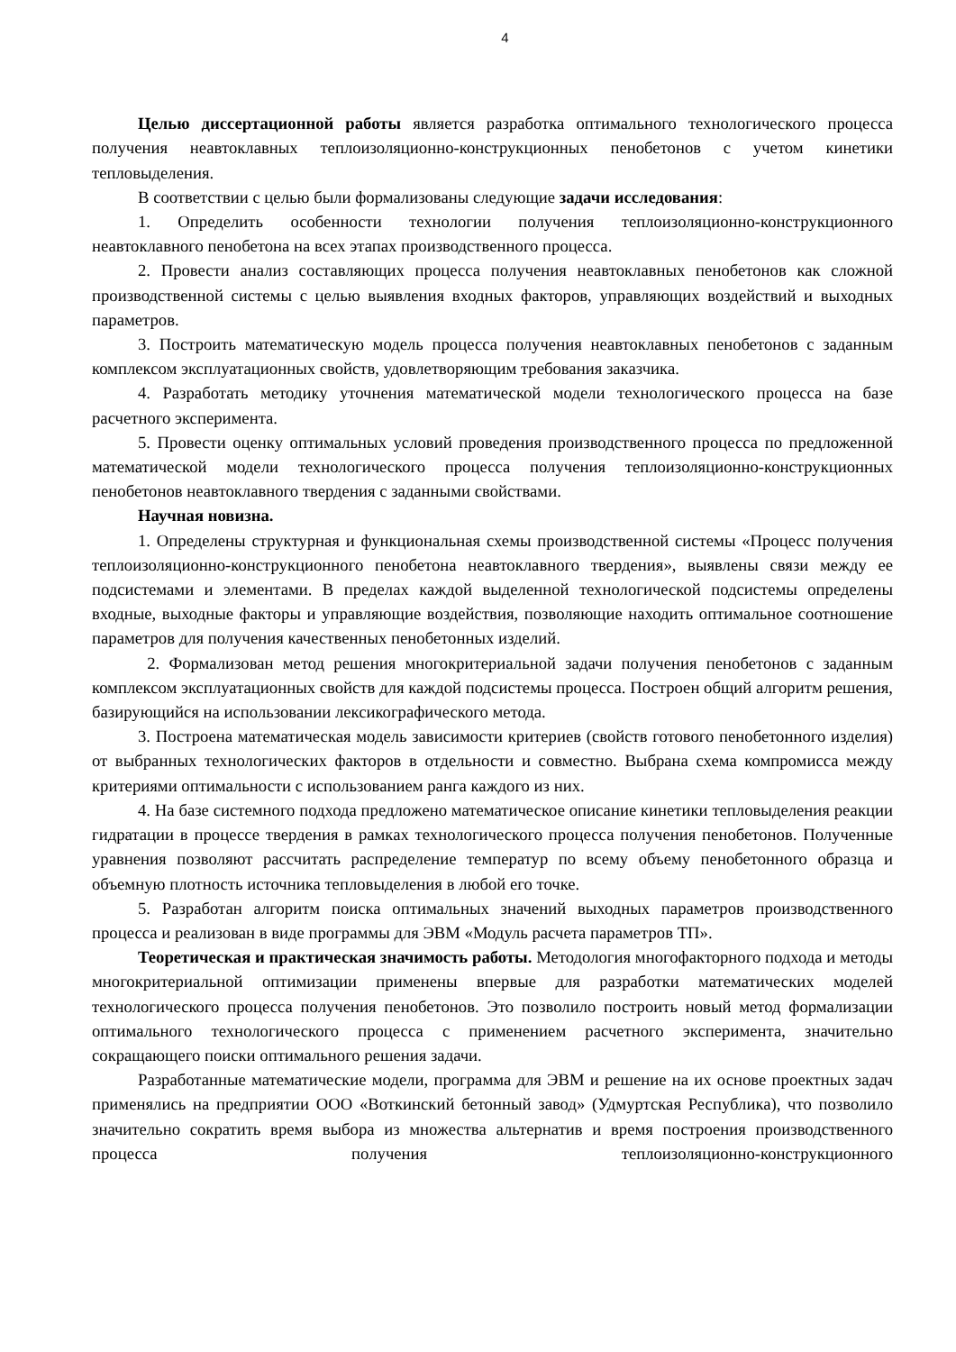4
Целью диссертационной работы является разработка оптимального технологического процесса получения неавтоклавных теплоизоляционно-конструкционных пенобетонов с учетом кинетики тепловыделения.
В соответствии с целью были формализованы следующие задачи исследования:
1. Определить особенности технологии получения теплоизоляционно-конструкционного неавтоклавного пенобетона на всех этапах производственного процесса.
2. Провести анализ составляющих процесса получения неавтоклавных пенобетонов как сложной производственной системы с целью выявления входных факторов, управляющих воздействий и выходных параметров.
3. Построить математическую модель процесса получения неавтоклавных пенобетонов с заданным комплексом эксплуатационных свойств, удовлетворяющим требования заказчика.
4. Разработать методику уточнения математической модели технологического процесса на базе расчетного эксперимента.
5. Провести оценку оптимальных условий проведения производственного процесса по предложенной математической модели технологического процесса получения теплоизоляционно-конструкционных пенобетонов неавтоклавного твердения с заданными свойствами.
Научная новизна.
1. Определены структурная и функциональная схемы производственной системы «Процесс получения теплоизоляционно-конструкционного пенобетона неавтоклавного твердения», выявлены связи между ее подсистемами и элементами. В пределах каждой выделенной технологической подсистемы определены входные, выходные факторы и управляющие воздействия, позволяющие находить оптимальное соотношение параметров для получения качественных пенобетонных изделий.
2. Формализован метод решения многокритериальной задачи получения пенобетонов с заданным комплексом эксплуатационных свойств для каждой подсистемы процесса. Построен общий алгоритм решения, базирующийся на использовании лексикографического метода.
3. Построена математическая модель зависимости критериев (свойств готового пенобетонного изделия) от выбранных технологических факторов в отдельности и совместно. Выбрана схема компромисса между критериями оптимальности с использованием ранга каждого из них.
4. На базе системного подхода предложено математическое описание кинетики тепловыделения реакции гидратации в процессе твердения в рамках технологического процесса получения пенобетонов. Полученные уравнения позволяют рассчитать распределение температур по всему объему пенобетонного образца и объемную плотность источника тепловыделения в любой его точке.
5. Разработан алгоритм поиска оптимальных значений выходных параметров производственного процесса и реализован в виде программы для ЭВМ «Модуль расчета параметров ТП».
Теоретическая и практическая значимость работы. Методология многофакторного подхода и методы многокритериальной оптимизации применены впервые для разработки математических моделей технологического процесса получения пенобетонов. Это позволило построить новый метод формализации оптимального технологического процесса с применением расчетного эксперимента, значительно сокращающего поиски оптимального решения задачи.
Разработанные математические модели, программа для ЭВМ и решение на их основе проектных задач применялись на предприятии ООО «Воткинский бетонный завод» (Удмуртская Республика), что позволило значительно сократить время выбора из множества альтернатив и время построения производственного процесса получения теплоизоляционно-конструкционного